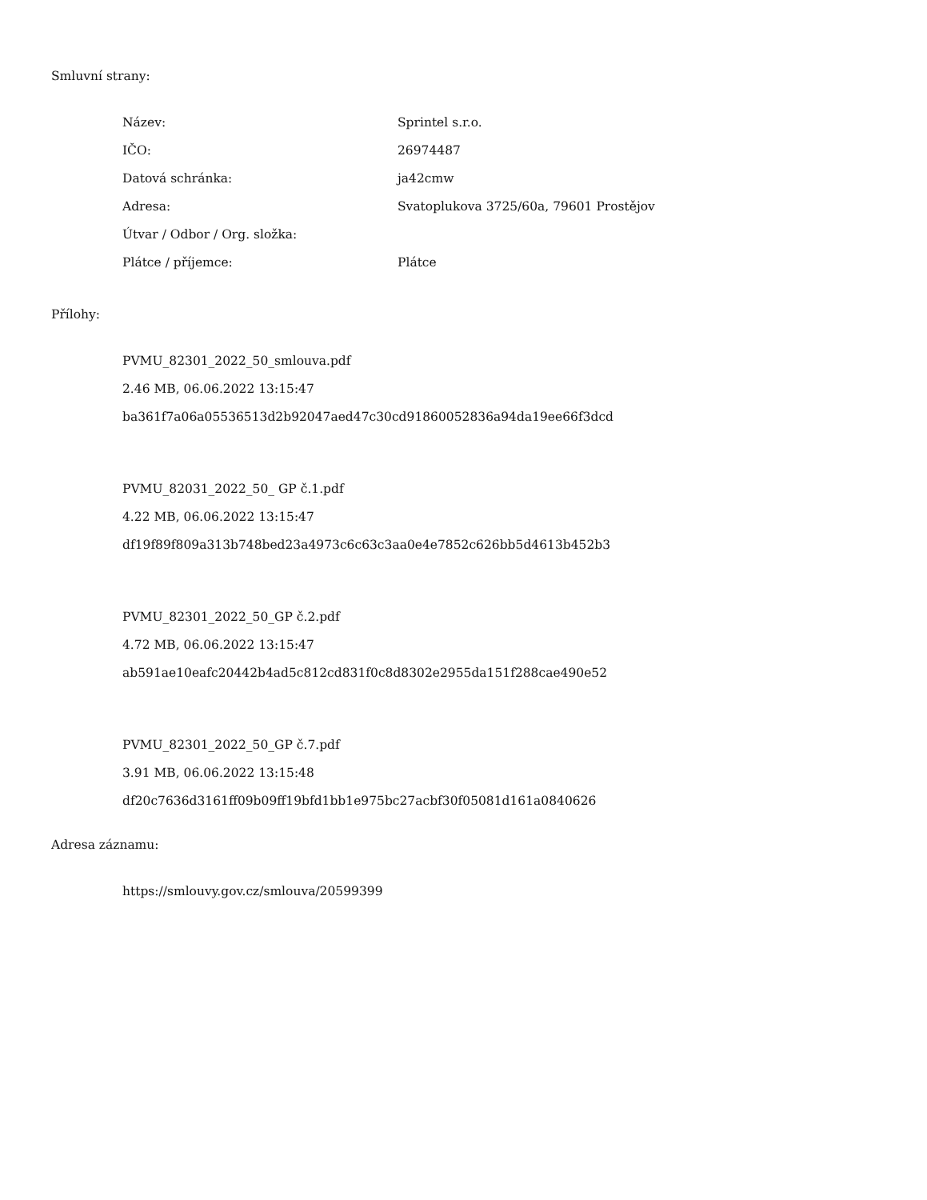Smluvní strany:
| Název: | Sprintel s.r.o. |
| IČO: | 26974487 |
| Datová schránka: | ja42cmw |
| Adresa: | Svatoplukova 3725/60a, 79601 Prostějov |
| Útvar / Odbor / Org. složka: | |
| Plátce / příjemce: | Plátce |
Přílohy:
PVMU_82301_2022_50_smlouva.pdf
2.46 MB, 06.06.2022 13:15:47
ba361f7a06a05536513d2b92047aed47c30cd91860052836a94da19ee66f3dcd
PVMU_82031_2022_50_ GP č.1.pdf
4.22 MB, 06.06.2022 13:15:47
df19f89f809a313b748bed23a4973c6c63c3aa0e4e7852c626bb5d4613b452b3
PVMU_82301_2022_50_GP č.2.pdf
4.72 MB, 06.06.2022 13:15:47
ab591ae10eafc20442b4ad5c812cd831f0c8d8302e2955da151f288cae490e52
PVMU_82301_2022_50_GP č.7.pdf
3.91 MB, 06.06.2022 13:15:48
df20c7636d3161ff09b09ff19bfd1bb1e975bc27acbf30f05081d161a0840626
Adresa záznamu:
https://smlouvy.gov.cz/smlouva/20599399